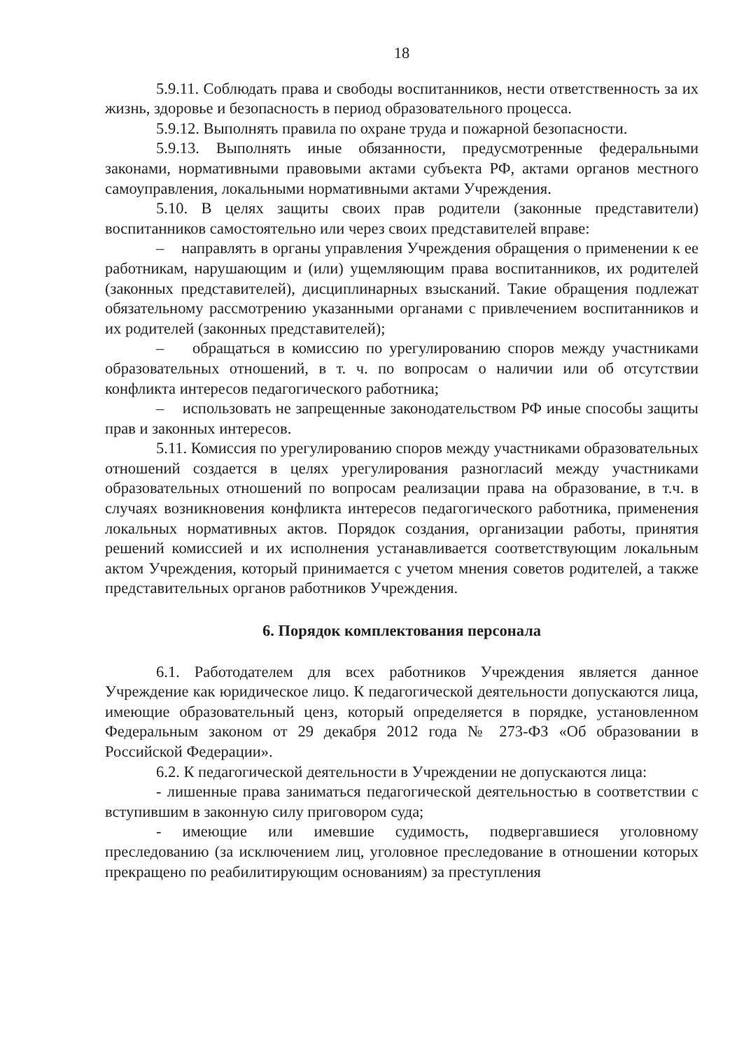18
5.9.11. Соблюдать права и свободы воспитанников, нести ответственность за их жизнь, здоровье и безопасность в период образовательного процесса.
5.9.12. Выполнять правила по охране труда и пожарной безопасности.
5.9.13. Выполнять иные обязанности, предусмотренные федеральными законами, нормативными правовыми актами субъекта РФ, актами органов местного самоуправления, локальными нормативными актами Учреждения.
5.10. В целях защиты своих прав родители (законные представители) воспитанников самостоятельно или через своих представителей вправе:
– направлять в органы управления Учреждения обращения о применении к ее работникам, нарушающим и (или) ущемляющим права воспитанников, их родителей (законных представителей), дисциплинарных взысканий. Такие обращения подлежат обязательному рассмотрению указанными органами с привлечением воспитанников и их родителей (законных представителей);
– обращаться в комиссию по урегулированию споров между участниками образовательных отношений, в т. ч. по вопросам о наличии или об отсутствии конфликта интересов педагогического работника;
– использовать не запрещенные законодательством РФ иные способы защиты прав и законных интересов.
5.11. Комиссия по урегулированию споров между участниками образовательных отношений создается в целях урегулирования разногласий между участниками образовательных отношений по вопросам реализации права на образование, в т.ч. в случаях возникновения конфликта интересов педагогического работника, применения локальных нормативных актов. Порядок создания, организации работы, принятия решений комиссией и их исполнения устанавливается соответствующим локальным актом Учреждения, который принимается с учетом мнения советов родителей, а также представительных органов работников Учреждения.
6. Порядок комплектования персонала
6.1. Работодателем для всех работников Учреждения является данное Учреждение как юридическое лицо. К педагогической деятельности допускаются лица, имеющие образовательный ценз, который определяется в порядке, установленном Федеральным законом от 29 декабря 2012 года № 273-ФЗ «Об образовании в Российской Федерации».
6.2. К педагогической деятельности в Учреждении не допускаются лица:
- лишенные права заниматься педагогической деятельностью в соответствии с вступившим в законную силу приговором суда;
- имеющие или имевшие судимость, подвергавшиеся уголовному преследованию (за исключением лиц, уголовное преследование в отношении которых прекращено по реабилитирующим основаниям) за преступления